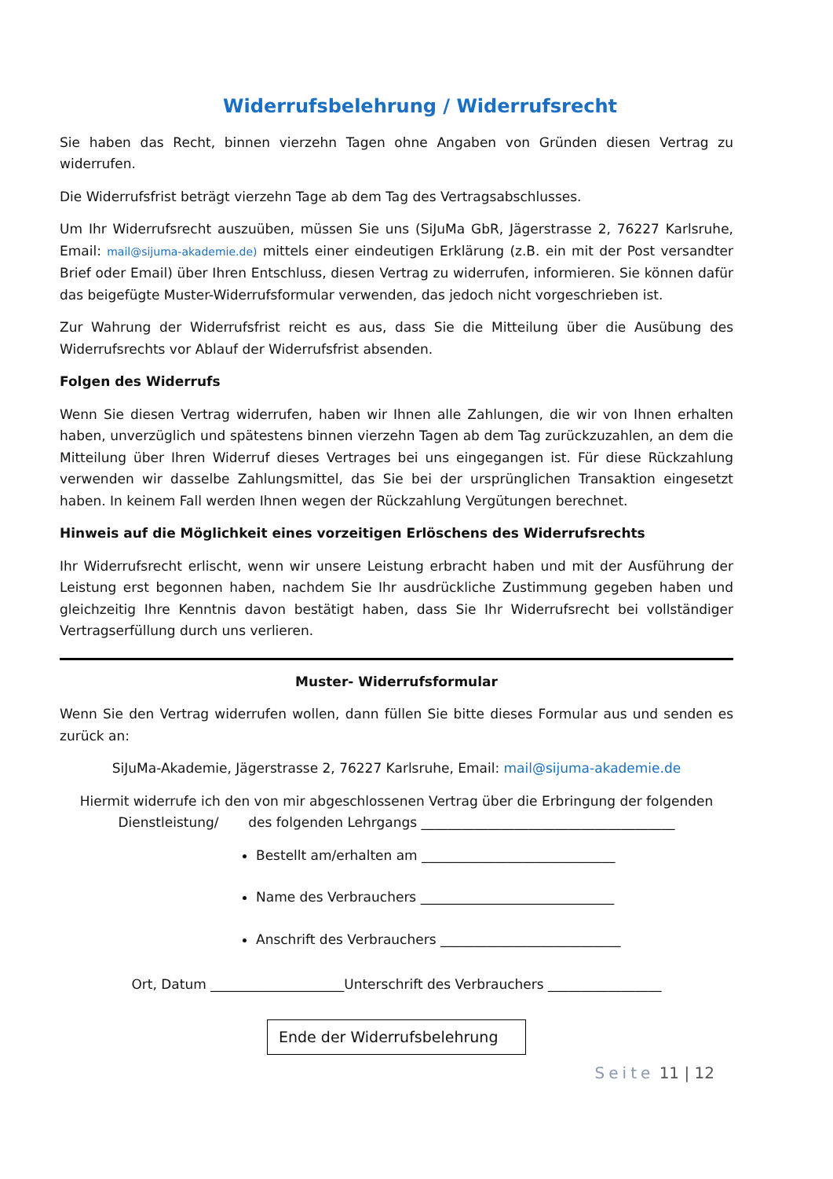Widerrufsbelehrung / Widerrufsrecht
Sie haben das Recht, binnen vierzehn Tagen ohne Angaben von Gründen diesen Vertrag zu widerrufen.
Die Widerrufsfrist beträgt vierzehn Tage ab dem Tag des Vertragsabschlusses.
Um Ihr Widerrufsrecht auszuüben, müssen Sie uns (SiJuMa GbR, Jägerstrasse 2, 76227 Karlsruhe, Email: mail@sijuma-akademie.de) mittels einer eindeutigen Erklärung (z.B. ein mit der Post versandter Brief oder Email) über Ihren Entschluss, diesen Vertrag zu widerrufen, informieren. Sie können dafür das beigefügte Muster-Widerrufsformular verwenden, das jedoch nicht vorgeschrieben ist.
Zur Wahrung der Widerrufsfrist reicht es aus, dass Sie die Mitteilung über die Ausübung des Widerrufsrechts vor Ablauf der Widerrufsfrist absenden.
Folgen des Widerrufs
Wenn Sie diesen Vertrag widerrufen, haben wir Ihnen alle Zahlungen, die wir von Ihnen erhalten haben, unverzüglich und spätestens binnen vierzehn Tagen ab dem Tag zurückzuzahlen, an dem die Mitteilung über Ihren Widerruf dieses Vertrages bei uns eingegangen ist. Für diese Rückzahlung verwenden wir dasselbe Zahlungsmittel, das Sie bei der ursprünglichen Transaktion eingesetzt haben. In keinem Fall werden Ihnen wegen der Rückzahlung Vergütungen berechnet.
Hinweis auf die Möglichkeit eines vorzeitigen Erlöschens des Widerrufsrechts
Ihr Widerrufsrecht erlischt, wenn wir unsere Leistung erbracht haben und mit der Ausführung der Leistung erst begonnen haben, nachdem Sie Ihr ausdrückliche Zustimmung gegeben haben und gleichzeitig Ihre Kenntnis davon bestätigt haben, dass Sie Ihr Widerrufsrecht bei vollständiger Vertragserfüllung durch uns verlieren.
Muster- Widerrufsformular
Wenn Sie den Vertrag widerrufen wollen, dann füllen Sie bitte dieses Formular aus und senden es zurück an:
SiJuMa-Akademie, Jägerstrasse 2, 76227 Karlsruhe, Email: mail@sijuma-akademie.de
Hiermit widerrufe ich den von mir abgeschlossenen Vertrag über die Erbringung der folgenden Dienstleistung/ des folgenden Lehrgangs ______________________________________
Bestellt am/erhalten am _____________________________
Name des Verbrauchers _____________________________
Anschrift des Verbrauchers ___________________________
Ort, Datum ____________________Unterschrift des Verbrauchers _________________
Ende der Widerrufsbelehrung
Seite 11 | 12